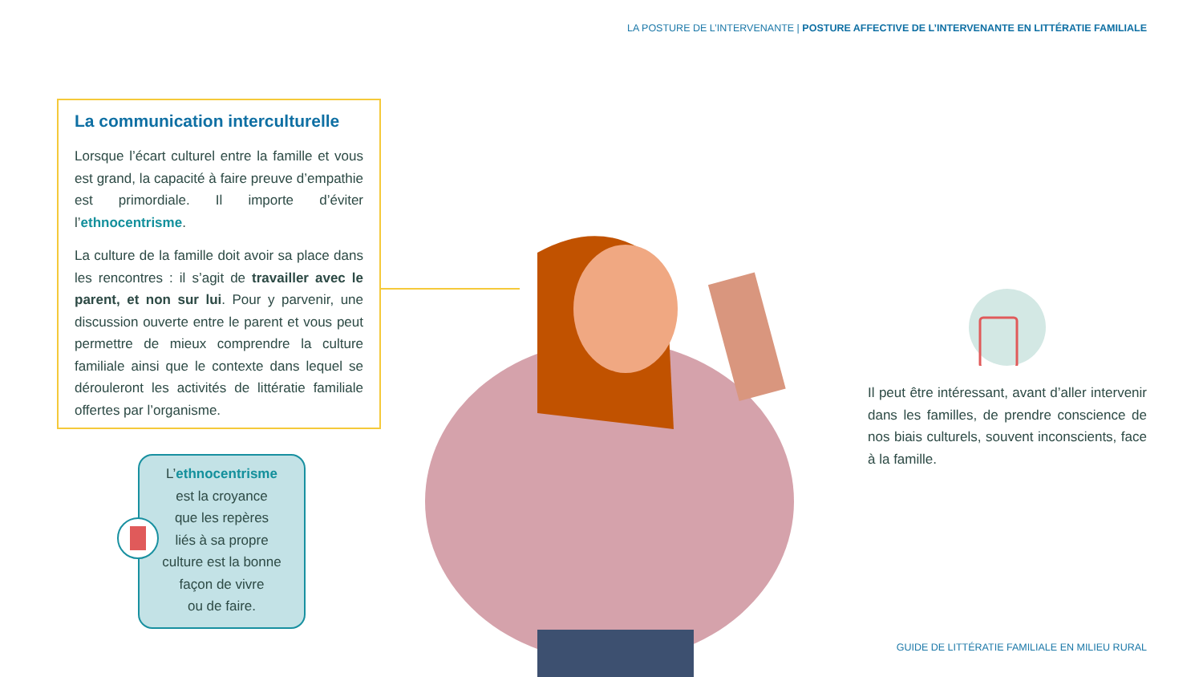LA POSTURE DE L’INTERVENANTE | POSTURE AFFECTIVE DE L’INTERVENANTE EN LITTÉRATIE FAMILIALE
La communication interculturelle
Lorsque l’écart culturel entre la famille et vous est grand, la capacité à faire preuve d’empathie est primordiale. Il importe d’éviter l’ethnocentrisme.
La culture de la famille doit avoir sa place dans les rencontres : il s’agit de travailler avec le parent, et non sur lui. Pour y parvenir, une discussion ouverte entre le parent et vous peut permettre de mieux comprendre la culture familiale ainsi que le contexte dans lequel se dérouleront les activités de littératie familiale offertes par l’organisme.
L’ethnocentrisme
est la croyance
que les repères
liés à sa propre
culture est la bonne
façon de vivre
ou de faire.
Il peut être intéressant, avant d’aller intervenir dans les familles, de prendre conscience de nos biais culturels, souvent inconscients, face à la famille.
GUIDE DE LITTÉRATIE FAMILIALE EN MILIEU RURAL